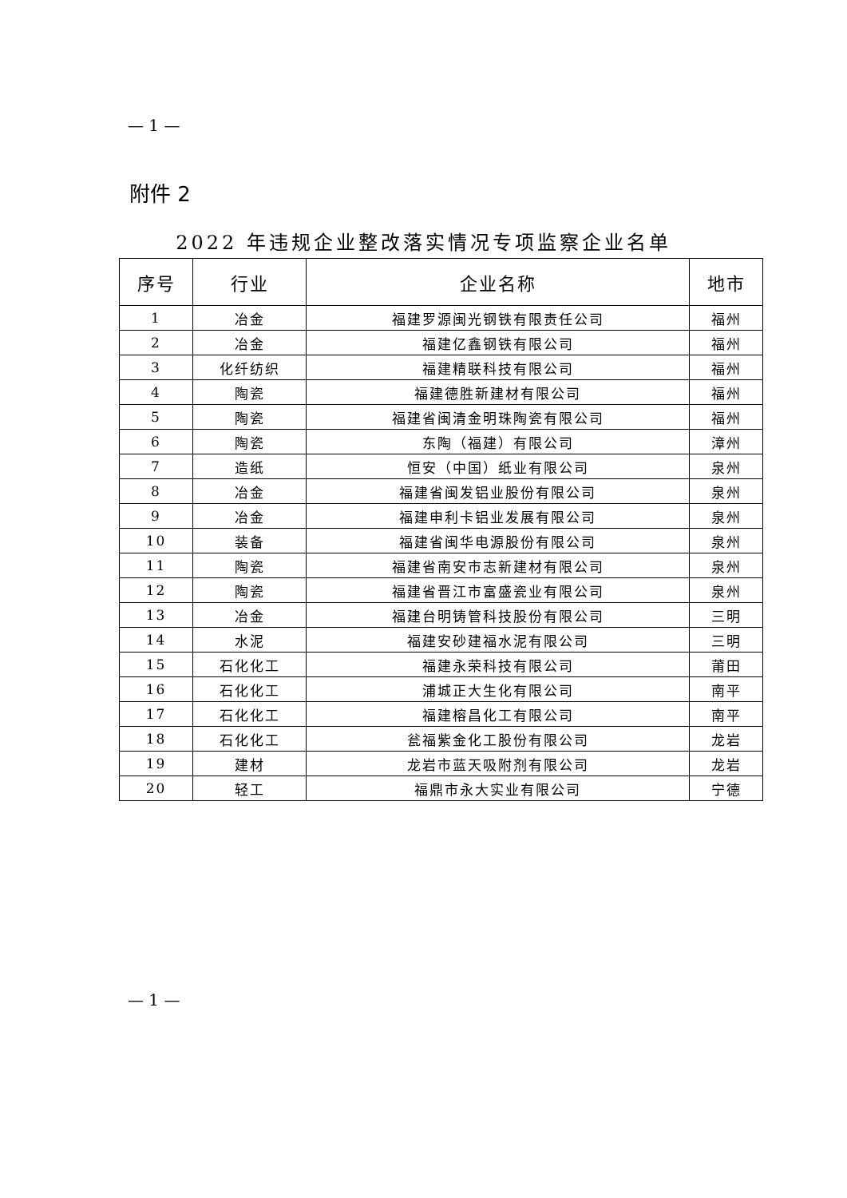— 1 —
附件 2
2022 年违规企业整改落实情况专项监察企业名单
| 序号 | 行业 | 企业名称 | 地市 |
| --- | --- | --- | --- |
| 1 | 冶金 | 福建罗源闽光钢铁有限责任公司 | 福州 |
| 2 | 冶金 | 福建亿鑫钢铁有限公司 | 福州 |
| 3 | 化纤纺织 | 福建精联科技有限公司 | 福州 |
| 4 | 陶瓷 | 福建德胜新建材有限公司 | 福州 |
| 5 | 陶瓷 | 福建省闽清金明珠陶瓷有限公司 | 福州 |
| 6 | 陶瓷 | 东陶（福建）有限公司 | 漳州 |
| 7 | 造纸 | 恒安（中国）纸业有限公司 | 泉州 |
| 8 | 冶金 | 福建省闽发铝业股份有限公司 | 泉州 |
| 9 | 冶金 | 福建申利卡铝业发展有限公司 | 泉州 |
| 10 | 装备 | 福建省闽华电源股份有限公司 | 泉州 |
| 11 | 陶瓷 | 福建省南安市志新建材有限公司 | 泉州 |
| 12 | 陶瓷 | 福建省晋江市富盛瓷业有限公司 | 泉州 |
| 13 | 冶金 | 福建台明铸管科技股份有限公司 | 三明 |
| 14 | 水泥 | 福建安砂建福水泥有限公司 | 三明 |
| 15 | 石化化工 | 福建永荣科技有限公司 | 莆田 |
| 16 | 石化化工 | 浦城正大生化有限公司 | 南平 |
| 17 | 石化化工 | 福建榕昌化工有限公司 | 南平 |
| 18 | 石化化工 | 瓮福紫金化工股份有限公司 | 龙岩 |
| 19 | 建材 | 龙岩市蓝天吸附剂有限公司 | 龙岩 |
| 20 | 轻工 | 福鼎市永大实业有限公司 | 宁德 |
— 1 —